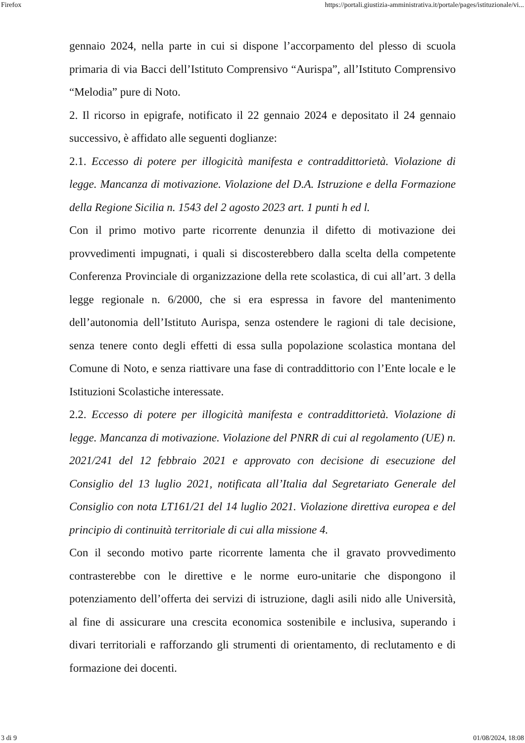Firefox https://portali.giustizia-amministrativa.it/portale/pages/istituzionale/vi...
gennaio 2024, nella parte in cui si dispone l’accorpamento del plesso di scuola primaria di via Bacci dell’Istituto Comprensivo “Aurispa”, all’Istituto Comprensivo “Melodia” pure di Noto.
2. Il ricorso in epigrafe, notificato il 22 gennaio 2024 e depositato il 24 gennaio successivo, è affidato alle seguenti doglianze:
2.1. Eccesso di potere per illogicità manifesta e contraddittorietà. Violazione di legge. Mancanza di motivazione. Violazione del D.A. Istruzione e della Formazione della Regione Sicilia n. 1543 del 2 agosto 2023 art. 1 punti h ed l.
Con il primo motivo parte ricorrente denunzia il difetto di motivazione dei provvedimenti impugnati, i quali si discosterebbero dalla scelta della competente Conferenza Provinciale di organizzazione della rete scolastica, di cui all’art. 3 della legge regionale n. 6/2000, che si era espressa in favore del mantenimento dell’autonomia dell’Istituto Aurispa, senza ostendere le ragioni di tale decisione, senza tenere conto degli effetti di essa sulla popolazione scolastica montana del Comune di Noto, e senza riattivare una fase di contraddittorio con l’Ente locale e le Istituzioni Scolastiche interessate.
2.2. Eccesso di potere per illogicità manifesta e contraddittorietà. Violazione di legge. Mancanza di motivazione. Violazione del PNRR di cui al regolamento (UE) n. 2021/241 del 12 febbraio 2021 e approvato con decisione di esecuzione del Consiglio del 13 luglio 2021, notificata all’Italia dal Segretariato Generale del Consiglio con nota LT161/21 del 14 luglio 2021. Violazione direttiva europea e del principio di continuità territoriale di cui alla missione 4.
Con il secondo motivo parte ricorrente lamenta che il gravato provvedimento contrasterebbe con le direttive e le norme euro-unitarie che dispongono il potenziamento dell’offerta dei servizi di istruzione, dagli asili nido alle Università, al fine di assicurare una crescita economica sostenibile e inclusiva, superando i divari territoriali e rafforzando gli strumenti di orientamento, di reclutamento e di formazione dei docenti.
3 di 9 01/08/2024, 18:08